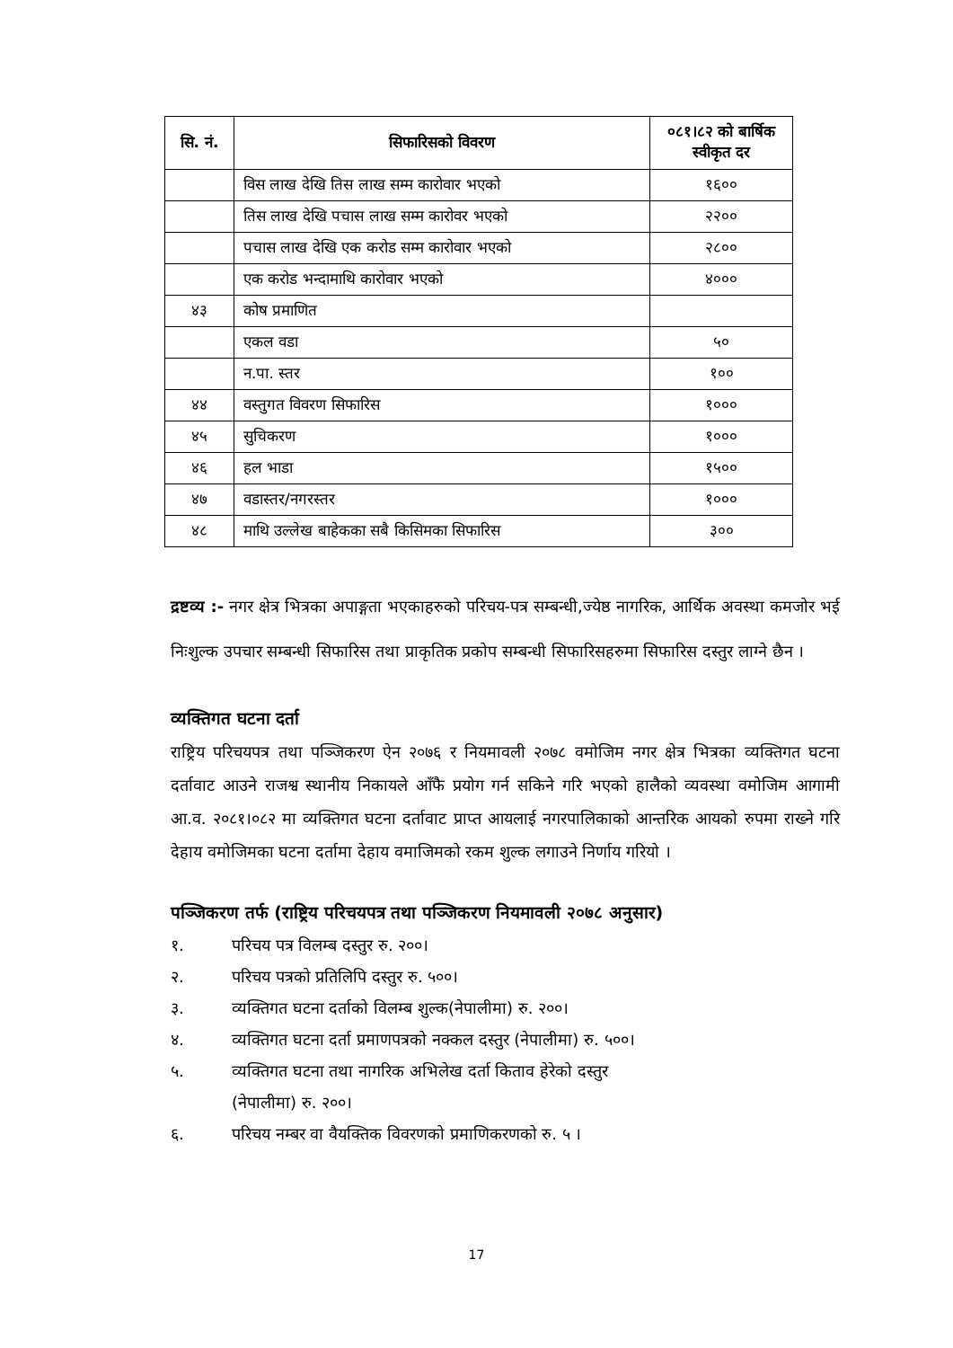| सि. नं. | सिफारिसको विवरण | ०८१।८२ को बार्षिक स्वीकृत दर |
| --- | --- | --- |
| | विस लाख देखि तिस लाख सम्म कारोवार भएको | १६०० |
| | तिस लाख देखि पचास लाख सम्म कारोवर भएको | २२०० |
| | पचास लाख देखि एक करोड सम्म कारोवार भएको | २८०० |
| | एक करोड भन्दामाथि कारोवार भएको | ४००० |
| ४३ | कोष प्रमाणित | |
| | एकल वडा | ५० |
| | न.पा. स्तर | १०० |
| ४४ | वस्तुगत विवरण सिफारिस | १००० |
| ४५ | सुचिकरण | १००० |
| ४६ | हल भाडा | १५०० |
| ४७ | वडास्तर/नगरस्तर | १००० |
| ४८ | माथि उल्लेख बाहेकका सबै किसिमका सिफारिस | ३०० |
द्रष्टव्य :- नगर क्षेत्र भित्रका अपाङ्गता भएकाहरुको परिचय-पत्र सम्बन्धी,ज्येष्ठ नागरिक, आर्थिक अवस्था कमजोर भई निःशुल्क उपचार सम्बन्धी सिफारिस तथा प्राकृतिक प्रकोप सम्बन्धी सिफारिसहरुमा सिफारिस दस्तुर लाग्ने छैन ।
व्यक्तिगत घटना दर्ता
राष्ट्रिय परिचयपत्र तथा पञ्जिकरण ऐन २०७६ र नियमावली २०७८ वमोजिम नगर क्षेत्र भित्रका व्यक्तिगत घटना दर्तावाट आउने राजश्व स्थानीय निकायले आँफै प्रयोग गर्न सकिने गरि भएको हालैको व्यवस्था वमोजिम आगामी आ.व. २०८१।०८२ मा व्यक्तिगत घटना दर्तावाट प्राप्त आयलाई नगरपालिकाको आन्तरिक आयको रुपमा राख्ने गरि देहाय वमोजिमका घटना दर्तामा देहाय वमाजिमको रकम शुल्क लगाउने निर्णाय गरियो ।
पञ्जिकरण तर्फ (राष्ट्रिय परिचयपत्र तथा पञ्जिकरण नियमावली २०७८ अनुसार)
१. परिचय पत्र विलम्ब दस्तुर रु. २००।
२. परिचय पत्रको प्रतिलिपि दस्तुर रु. ५००।
३. व्यक्तिगत घटना दर्ताको विलम्ब शुल्क(नेपालीमा) रु. २००।
४. व्यक्तिगत घटना दर्ता प्रमाणपत्रको नक्कल दस्तुर (नेपालीमा) रु. ५००।
५. व्यक्तिगत घटना तथा नागरिक अभिलेख दर्ता किताव हेरेको दस्तुर
(नेपालीमा) रु. २००।
६. परिचय नम्बर वा वैयक्तिक विवरणको प्रमाणिकरणको रु. ५ ।
17